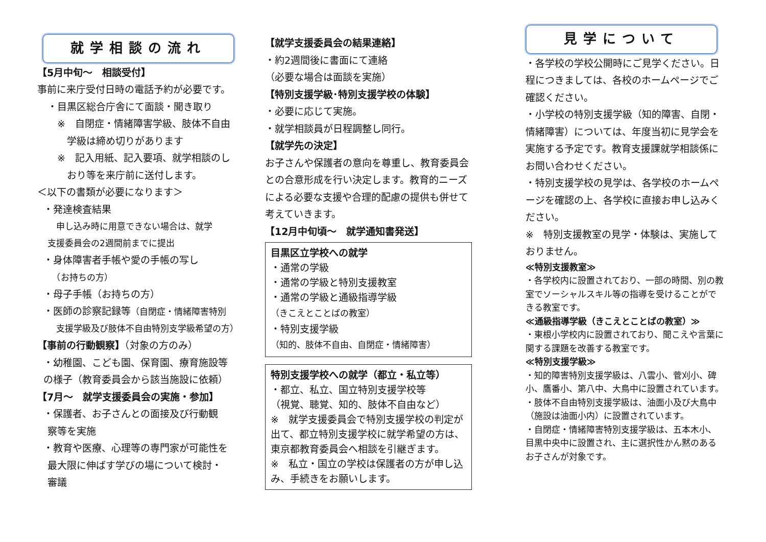就学相談の流れ
【5月中旬～　相談受付】
事前に来庁受付日時の電話予約が必要です。
・目黒区総合庁舎にて面談・聞き取り
　※　自閉症・情緒障害学級、肢体不自由
学級は締め切りがあります
　※　記入用紙、記入要項、就学相談のし
おり等を来庁前に送付します。
＜以下の書類が必要になります＞
・発達検査結果
　申し込み時に用意できない場合は、就学
支援委員会の2週間前までに提出
・身体障害者手帳や愛の手帳の写し
　（お持ちの方）
・母子手帳（お持ちの方）
・医師の診察記録等（自閉症・情緒障害特別
　支援学級及び肢体不自由特別支学級希望の方）
【事前の行動観察】（対象の方のみ）
・幼稚園、こども園、保育園、療育施設等
の様子（教育委員会から該当施設に依頼）
【7月～　就学支援委員会の実施・参加】
・保護者、お子さんとの面接及び行動観
察等を実施
・教育や医療、心理等の専門家が可能性を
最大限に伸ばす学びの場について検討・
審議
【就学支援委員会の結果連絡】
・約2週間後に書面にて連絡
（必要な場合は面談を実施）
【特別支援学級･特別支援学校の体験】
・必要に応じて実施。
・就学相談員が日程調整し同行。
【就学先の決定】
お子さんや保護者の意向を尊重し、教育委員会との合意形成を行い決定します。教育的ニーズによる必要な支援や合理的配慮の提供も併せて考えていきます。
【12月中旬頃～　就学通知書発送】
目黒区立学校への就学
・通常の学級
・通常の学級と特別支援教室
・通常の学級と通級指導学級
（きこえとことばの教室）
・特別支援学級
（知的、肢体不自由、自閉症・情緒障害）
特別支援学校への就学（都立・私立等）
・都立、私立、国立特別支援学校等
（視覚、聴覚、知的、肢体不自由など）
※　就学支援委員会で特別支援学校の判定が出て、都立特別支援学校に就学希望の方は、東京都教育委員会へ相談を引継ぎます。
※　私立・国立の学校は保護者の方が申し込み、手続きをお願いします。
見学について
・各学校の学校公開時にご見学ください。日程につきましては、各校のホームページでご確認ください。
・小学校の特別支援学級（知的障害、自閉・情緒障害）については、年度当初に見学会を実施する予定です。教育支援課就学相談係にお問い合わせください。
・特別支援学校の見学は、各学校のホームページを確認の上、各学校に直接お申し込みください。
※　特別支援教室の見学・体験は、実施しておりません。
≪特別支援教室≫
・各学校内に設置されており、一部の時間、別の教室でソーシャルスキル等の指導を受けることができる教室です。
≪通級指導学級（きこえとことばの教室）≫
・東根小学校内に設置されており、聞こえや言葉に関する課題を改善する教室です。
≪特別支援学級≫
・知的障害特別支援学級は、八雲小、菅刈小、碑小、鷹番小、第八中、大鳥中に設置されています。
・肢体不自由特別支援学級は、油面小及び大鳥中（施設は油面小内）に設置されています。
・自閉症・情緒障害特別支援学級は、五本木小、目黒中央中に設置され、主に選択性かん黙のあるお子さんが対象です。